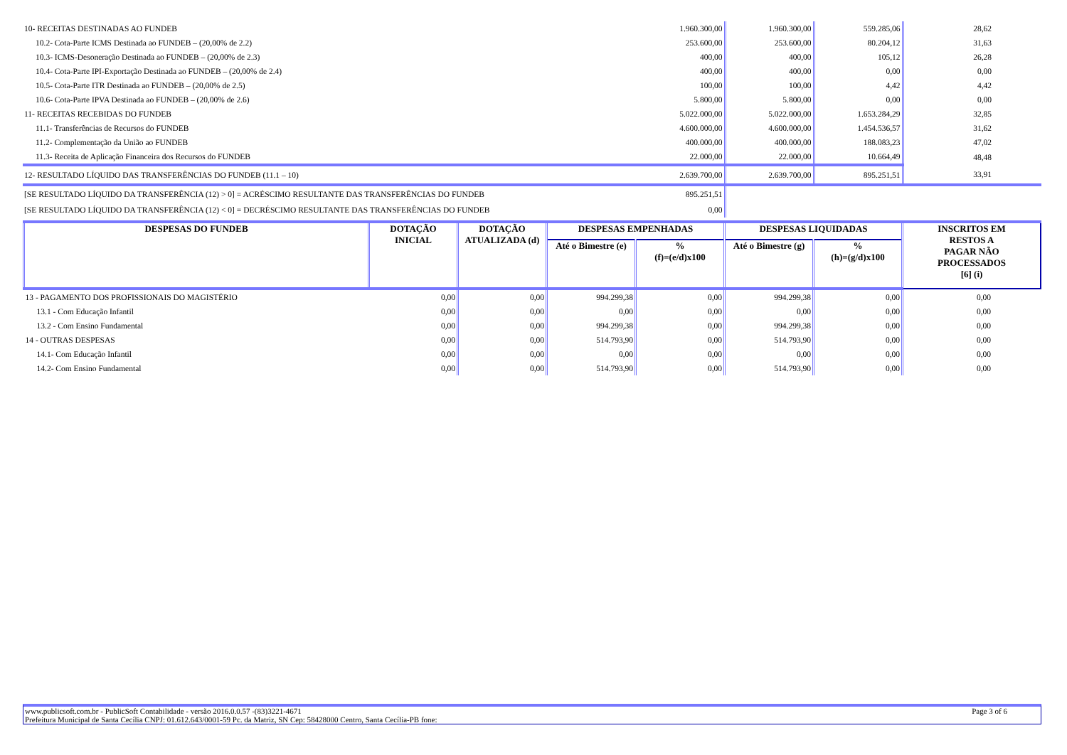| 10- RECEITAS DESTINADAS AO FUNDEB | 1.960.300,00 | 1.960.300,00 | 559.285,06 | 28,62 |
| 10.2- Cota-Parte ICMS Destinada ao FUNDEB – (20,00% de 2.2) | 253.600,00 | 253.600,00 | 80.204,12 | 31,63 |
| 10.3- ICMS-Desoneração Destinada ao FUNDEB – (20,00% de 2.3) | 400,00 | 400,00 | 105,12 | 26,28 |
| 10.4- Cota-Parte IPI-Exportação Destinada ao FUNDEB – (20,00% de 2.4) | 400,00 | 400,00 | 0,00 | 0,00 |
| 10.5- Cota-Parte ITR Destinada ao FUNDEB – (20,00% de 2.5) | 100,00 | 100,00 | 4,42 | 4,42 |
| 10.6- Cota-Parte IPVA Destinada ao FUNDEB – (20,00% de 2.6) | 5.800,00 | 5.800,00 | 0,00 | 0,00 |
| 11- RECEITAS RECEBIDAS DO FUNDEB | 5.022.000,00 | 5.022.000,00 | 1.653.284,29 | 32,85 |
| 11.1- Transferências de Recursos do FUNDEB | 4.600.000,00 | 4.600.000,00 | 1.454.536,57 | 31,62 |
| 11.2- Complementação da União ao FUNDEB | 400.000,00 | 400.000,00 | 188.083,23 | 47,02 |
| 11.3- Receita de Aplicação Financeira dos Recursos do FUNDEB | 22.000,00 | 22.000,00 | 10.664,49 | 48,48 |
| 12- RESULTADO LÍQUIDO DAS TRANSFERÊNCIAS DO FUNDEB (11.1 – 10) | 2.639.700,00 | 2.639.700,00 | 895.251,51 | 33,91 |
| [SE RESULTADO LÍQUIDO DA TRANSFERÊNCIA (12) > 0] = ACRÉSCIMO RESULTANTE DAS TRANSFERÊNCIAS DO FUNDEB | 895.251,51 | | | |
| [SE RESULTADO LÍQUIDO DA TRANSFERÊNCIA (12) < 0] = DECRÉSCIMO RESULTANTE DAS TRANSFERÊNCIAS DO FUNDEB | 0,00 | | | |
| DESPESAS DO FUNDEB | DOTAÇÃO INICIAL | DOTAÇÃO ATUALIZADA (d) | DESPESAS EMPENHADAS | | DESPESAS LIQUIDADAS | | INSCRITOS EM RESTOS A PAGAR NÃO PROCESSADOS [6] (i) |
| --- | --- | --- | --- | --- | --- | --- | --- |
| | | | Até o Bimestre (e) | % (f)=(e/d)x100 | Até o Bimestre (g) | % (h)=(g/d)x100 | |
| 13 - PAGAMENTO DOS PROFISSIONAIS DO MAGISTÉRIO | 0,00 | 0,00 | 994.299,38 | 0,00 | 994.299,38 | 0,00 | 0,00 |
| 13.1 - Com Educação Infantil | 0,00 | 0,00 | 0,00 | 0,00 | 0,00 | 0,00 | 0,00 |
| 13.2 - Com Ensino Fundamental | 0,00 | 0,00 | 994.299,38 | 0,00 | 994.299,38 | 0,00 | 0,00 |
| 14 - OUTRAS DESPESAS | 0,00 | 0,00 | 514.793,90 | 0,00 | 514.793,90 | 0,00 | 0,00 |
| 14.1- Com Educação Infantil | 0,00 | 0,00 | 0,00 | 0,00 | 0,00 | 0,00 | 0,00 |
| 14.2- Com Ensino Fundamental | 0,00 | 0,00 | 514.793,90 | 0,00 | 514.793,90 | 0,00 | 0,00 |
www.publicsoft.com.br - PublicSoft Contabilidade - versão 2016.0.0.57 -(83)3221-4671 Page 3 of 6
Prefeitura Municipal de Santa Cecília CNPJ: 01.612.643/0001-59 Pc. da Matriz, SN Cep: 58428000 Centro, Santa Cecília-PB fone: